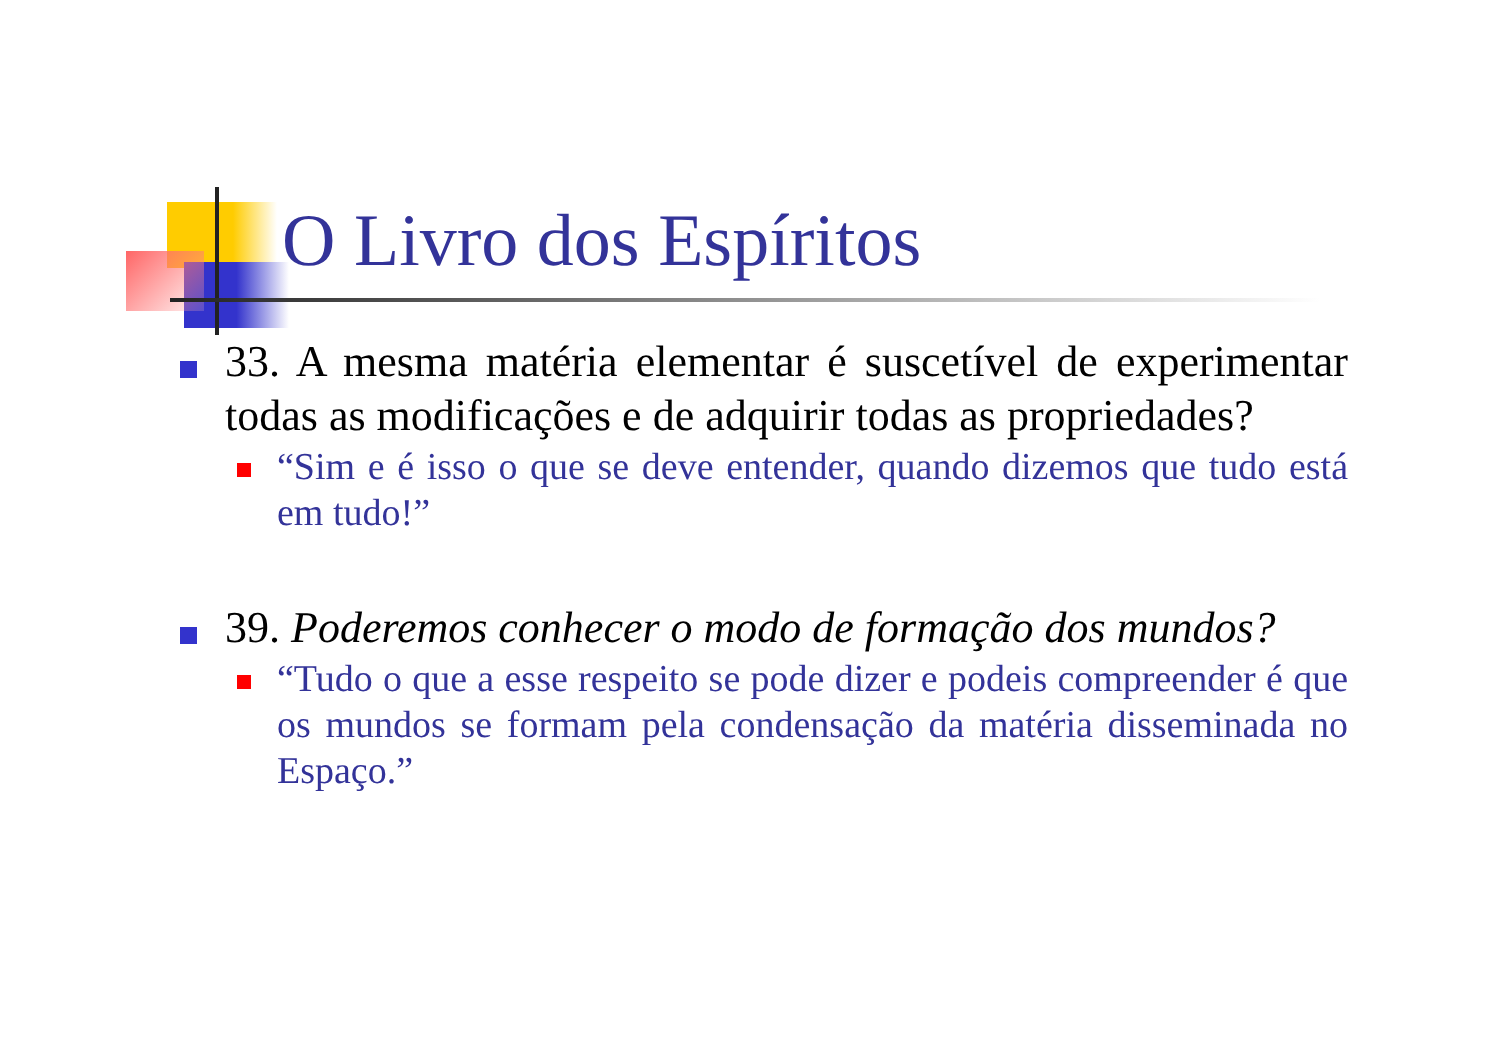O Livro dos Espíritos
33. A mesma matéria elementar é suscetível de experimentar todas as modificações e de adquirir todas as propriedades?
“Sim e é isso o que se deve entender, quando dizemos que tudo está em tudo!”
39. Poderemos conhecer o modo de formação dos mundos?
“Tudo o que a esse respeito se pode dizer e podeis compreender é que os mundos se formam pela condensação da matéria disseminada no Espaço.”